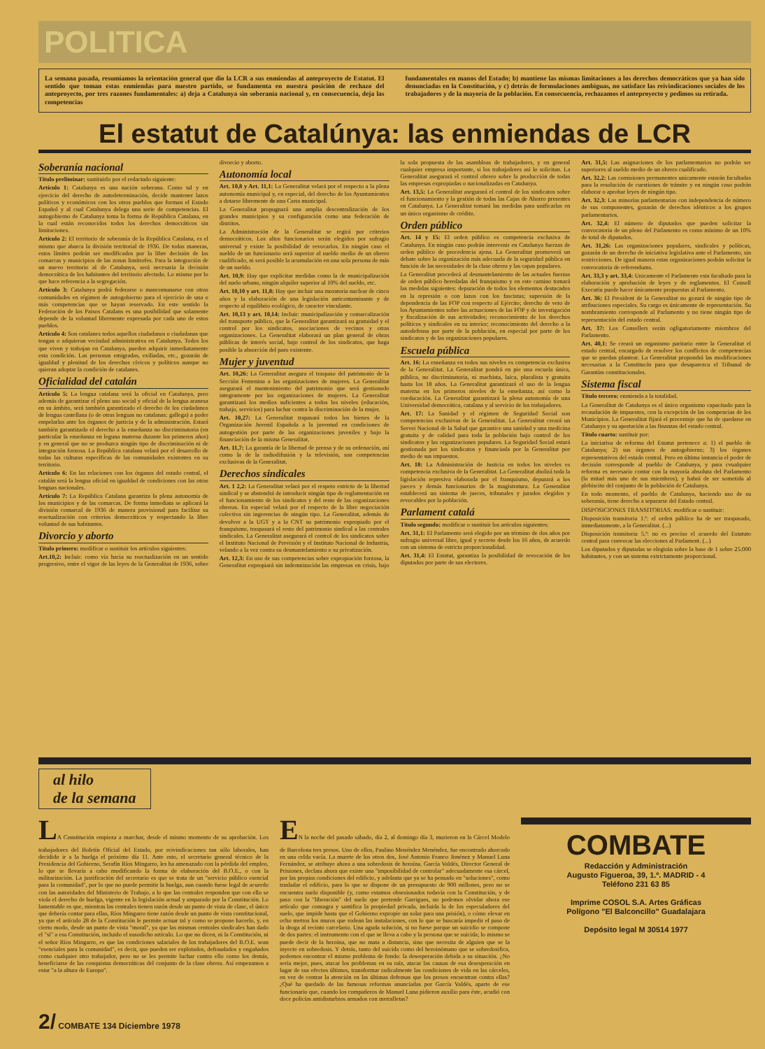POLITICA
La semana pasada, resumíamos la orientación general que dio la LCR a sus enmiendas al anteproyecto de Estatut. El sentido que toman estas enmiendas para nuestro partido, se fundamenta en nuestra posición de rechazo del anteproyecto, por tres razones fundamentales: a) deja a Catalunya sin soberanía nacional y, en consecuencia, deja las competencias
fundamentales en manos del Estado; b) mantiene las mismas limitaciones a los derechos democráticos que ya han sido denunciadas en la Constitución, y c) detrás de formulaciones ambiguas, no satisface las reivindicaciones sociales de los trabajadores y de la mayoría de la población. En consecuencia, rechazamos el anteproyecto y pedimos su retirada.
El estatut de Catalúnya: las enmiendas de LCR
Soberanía nacional
Título preliminar: sustituirlo por el redactado siguiente:
Artículo 1: Catalunya es una nación soberana. Como tal y en ejercicio del derecho de autodeterminación, decide mantener lazos políticos y económicos con los otros pueblos que forman el Estado Español y al cual Catalunya delega una serie de competencias. El autogobierno de Catalunya toma la forma de República Catalana, en la cual están reconocidos todos los derechos democráticos sin limitaciones.
Artículo 2: El territorio de soberanía de la República Catalana, es el mismo que abarca la división territorial de 1936. De todas maneras, estos límites podrán ser modificados por la libre decisión de las comarcas y municipios de las zonas limítrofes. Para la integración de un nuevo territorio al de Catalunya, será necesaria la decisión democrática de los habitantes del territorio afectado. Lo mismo por lo que hace referencia a la segregación.
Artículo 3: Catalunya podrá federarse o mancomunarse con otras comunidades en régimen de autogobierno para el ejercicio de una o más competencias que se hayan reservado. En este sentido la Federación de los Paisos Catalans es una posibilidad que solamente depende de la voluntad libremente expresada por cada uno de estos pueblos.
Artículo 4: Son catalanes todos aquellos ciudadanos o ciudadanas que tengan o adquieran vecindad administrativa en Catalunya. Todos los que viven y trabajan en Catalunya, pueden adquirir inmediatamente esta condición. Las personas emigradas, exiliadas, etc., gozarán de igualdad y plenitud de los derechos cívicos y políticos aunque no quieran adoptar la condición de catalanes.
Oficialidad del catalán
Artículo 5: La lengua catalana será la oficial en Catalunya, pero además de garantizar el pleno uso social y oficial de la lengua aranesa en su ámbito, será también garantizado el derecho de los ciudadanos de lengua castellana (o de otras lenguas no catalanas: gallega) a poder empelarlas ante los órganos de justicia y de la administración. Estará también garantizado el derecho a la enseñanza no discriminatoria (en particular la enseñanza en leguna materna durante los primeros años) y en general que no se produzca ningún tipo de discriminación ni de integración forzosa. La República catalana velará por el desarrollo de todas las culturas específicas de las comunidades existentes en su territorio.
Artículo 6: En las relaciones con los órganos del estado central, el catalán será la lengua oficial en igualdad de condiciones con las otras lenguas nacionales.
Artículo 7: La República Catalana garantiza la plena autonomía de los municipios y de las comarcas. De forma inmediata se aplicará la división comarcal de 1936 de manera provisional para facilitar su reactualización con criterios democráticos y respectando la libre voluntad de sus habitantes.
Divorcio y aborto
Título primero: modificar o sustituir los artículos siguientes:
Art.10,2: Incluir: como vía hacia su reactualización en un sentido progresivo, entre el vigor de las leyes de la Generalitat de 1936, sobre divorcio y aborto.
Autonomía local
Art. 10,8 y Art. 11,1: La Generalitat velará por el respecto a la plena autonomía municipal y, en especial, del derecho de los Ayuntamientos a dotarse libremente de una Carta municipal.
La Generalitat propugnará una amplia descentralización de los grandes municipios y su configuración como una federación de distritos.
La Administración de la Generalitat se regirá por criterios democráticos. Los altos funcionarios serán elegidos por sufragio universal y existe la posibilidad de revocarlos. En ningún caso el sueldo de un funcionario será superior al sueldo medio de un obrero cualificado, ni será posible la acumulación en una sola persona de más de un sueldo.
Art. 10,9: Hay que explicitar medidas como la de municipalización del suelo urbano, ningún alquiler superior al 10% del sueldo, etc.
Art. 10,10 y art. 11,8: Hay que incluir una moratoria nuclear de cinco años y la elaboración de una legislación anticontaminante y de respecto al equilibrio ecológico, de caracter vinculante.
Art. 10,13 y art. 10,14: Incluir: municipalización y comarcalización del transporte público, que la Generalitat garantizará su gratuidad y el control por los sindicatos, asociaciones de vecinos y otras organizaciones. La Generalitat elaborará un plan general de obras públicas de interés social, bajo control de los sindicatos, que haga posible la absorción del paro existente.
Mujer y juventud
Art. 10,26: La Generalitat asegura el traspaso del patrimonio de la Sección Femenina a las organizaciones de mujeres. La Generalitat asegurará el mantenimiento del patrimonio que será gestionado integramente por las organizaciones de mujeres. La Generalitat garantizará los medios suficientes a todos los niveles (educación, trabajo, servicios) para luchar contra la discriminación de la mujer.
Art. 10,27: La Generalitat trapasará todos los bienes de la Organización Juvenil Española a la juventud en condiciones de autogestión por parte de las organizaciones juveniles y bajo la financiación de la misma Generalitat.
Art. 11,7: La garantía de la libertad de prensa y de su ordenación, así como la de la radiodifusión y la televisión, son competencias exclusivas de la Generalitat.
Derechos sindicales
Art. 1 2,2: La Generalitat velará por el respeto estricto de la libertad sindical y se abstendrá de introducir ningún tipo de reglamentación en el funcionamiento de los sindicatos y del resto de las organizaciones obreras. En especial velará por el respecto de la libre negociación colectiva sin ingerencias de ningún tipo. La Generalitat, además de devolver a la UGT y a la CNT su patrimonio expropiado por el franquismo, traspasará el resto del patrimonio sindical a las centrales sindicales. La Generalitat asegurará el control de los sindicatos sobre el Instituto Nacional de Previsión y el Instituto Nacional de Industria, velando a la vez contra su desmantelamiento o su privatización.
Art. 12,3: En uso de sus competencias sobre expropiación forzosa, la Generalitat expropiará sin indemnización las empresas en crisis, bajo la sola propuesta de las asambleas de trabajadores, y en general cualquier empresa importante, si los trabajadores así lo solicitan. La Generalitat asegurará el control obrero sobre la producción de todas las empresas expropiadas o nacionalizadas en Catalunya.
Art. 13,5: La Generalitat asegurará el control de los sindicatos sobre el funcionamiento y la gestión de todas las Cajas de Ahorro presentes en Catalunya. La Generalitat tomará las medidas para unificarlas en un único organismo de crédito.
Orden público
Art. 14 y 15: El orden público es competencia exclusiva de Catalunya. En ningún caso podrán intervenir en Catalunya fuerzas de orden público de procedencia ajena. La Generalitat promoverá un debate sobre la organización más adecuada de la seguridad pública en función de las necesidades de la clase obrera y las capas populares.
La Generalitat procederá al desmantelamiento de las actuales fuerzas de orden público heredadas del franquismo y en este camino tomará las medidas siguientes: depuración de todos los elementos destacados en la represión o con lazos con los fascistas; supresión de la dependencia de las FOP con respecto al Ejército; derecho de veto de los Ayuntamientos sobre las actuaciones de las FOP y de investigación y fiscalización de sus actividades; reconocimiento de los derechos políticos y sindicales en su interior; reconocimiento del derecho a la autodefensa por parte de la población, en especial por parte de los sindicatos y de las organizaciones populares.
Escuela pública
Art. 16: La enseñanza en todos sus niveles es competencia exclusiva de la Generalitat. La Generalitat pondrá en pie una escuela única, pública, no discriminatoria, ni machista, laica, pluralista y gratuita hasta los 18 años. La Generalitat garantizará el uso de la lengua materna en los primeros niveles de la enseñanza, así como la coeducación. La Generalitat garantizará la plena autonomía de una Universidad democrática, catalana y al servicio de los trabajadores.
Art. 17: La Sanidad y el régimen de Seguridad Social son competencias exclusivas de la Generalitat. La Generalitat creará un Servei Nacional de la Salud que garantice una sanidad y una medicina gratuita y de calidad para toda la población bajo control de los sindicatos y las organizaciones populares. La Seguridad Social estará gestionada por los sindicatos y financiada por la Generalitat por medio de sus impuestos.
Art. 18: La Administración de Justicia en todos los niveles es competencia exclusiva de la Generalitat. La Generalitat abolirá toda la ligislación represiva elaborada por el franquismo, depurará a los jueces y demás funcionarios de la magistratura. La Generalitat establecerá un sistema de jueces, tribunales y jurados elegidos y revocables por la población.
Parlament catalá
Título segundo: modificar o sustituir los artículos siguientes:
Art. 31,1: El Parlamento será elegido por un término de dos años por sufragio universal libre, igual y secreto desde los 16 años, de acuerdo con un sistema de estricta proporcionalidad.
Art. 31,4: El Estatut, garantiza la posibilidad de revocación de los diputados por parte de sus electores.
Art. 31,5: Las asignaciones de los parlamentarios no podrán ser superiores al sueldo medio de un obrero cualificado.
Art. 32,2: Las comisiones permanentes unicamente estarán facultadas para la resolución de cuestiones de trámite y en ningún caso podrán elaborar o aprobar leyes de ningún tipo.
Art. 32,3: Las minorías parlamentarias con independencia de número de sus componentes, gozarán de derechos idénticos a los grupos parlamentarios.
Art. 32,4: El número de diputados que pueden solicitar la convocatoria de un pleno del Parlamento es como mínimo de un 10% de total de diputados.
Art. 31,26: Las organizaciones populares, sindicales y políticas, gozarán de un derecho de iniciativa legislativa ante el Parlamento, sin restricciones. De igual manera estas organizaciones podrán solicitar la convocatoria de referendums.
Art. 33,3 y art. 33,4: Unicamente el Parlamento esta facultado para la elaboración y aprobación de leyes y de reglamentos. El Consell Executiu puede hacer únicamente propuestas al Parlamento.
Art. 36: El President de la Generalitat no gozará de ningún tipo de atribuciones especiales. Su cargo es únicamente de representación. Su nombramiento corresponde al Parlamento y no tiene ningún tipo de representación del estado central.
Art. 37: Los Consellers serán ogligatoriamente miembros del Parlamento.
Art. 40,1: Se creará un organismo paritario entre la Generalitat el estado central, encargado de resolver los conflictos de competencias que se puedan plantear. La Generalitat propondrá las modificaciones necesarias a la Constitucín para que desaparezca el Tribunal de Garantías constitucionales.
Sistema fiscal
Título tercero: enmienda a la totalidad.
La Generalitat de Catalunya es el único organismo capacitado para la recaudación de impuestos, con la excepción de las compencias de los Municipios. La Generalitat fijará el procentaje que ha de quedarse en Catalunya y su aportación a las finanzas del estado central.
Título cuarto: sustituir por:
La iniciativa de reforma del Estatut pertenece a: 1) el pueblo de Catalunya; 2) sus órganos de autogobierno; 3) los órganos representativos del estado central. Pero en última instancia el poder de decisión corresponde al pueblo de Catalunya, y para cvualquier reforma es necesario contar con la mayoría absoluta del Parlamento (la mitad más uno de sus miembros), y habrá de ser sometida al plebiscito del conjunto de la población de Catalunya.
En todo momento, el pueblo de Catalunya, haciendo uso de su soberanía, tiene derecho a separarse del Estado central.
DISPOSICIONES TRANSITORIAS: modificar o sustituir:
Disposición transitoria 1.ª: el orden público ha de ser traspasado, inmediatamente, a la Generalitat. (...)
Disposición transitoria 5.ª: no es preciso el acuerdo del Estatuto central para convocar las elecciones al Parlament. (...)
Los diputados y diputadas se elegirán sobre la base de 1 sobre 25.000 habitantes, y con un sistema extrictamente proporcional.
al hilo
de la semana
LA Constitución empieza a marchar, desde el mismo momento de su aprobación. Los trabajadores del Boletín Oficial del Estado, por reivindicaciones tan sólo laborales, han decidido ir a la huelga el próximo día 11. Ante esto, el secretario general técnico de la Presidencia del Gobierno, Serafín Ríos Mingarro, les ha amenazado con la pérdida del empleo, lo que se llevaría a cabo modificando la forma de elaboración del B.O.E., o con la militarización. La justificación del secretario es que se trata de un "servicio público esencial para la comunidad", por lo que no puede permitir la huelga, aun cuando fuese legal de acuerdo con las autoridades del Ministerio de Trabajo, a lo que las centrales responden que con ello se viola el derecho de huelga, vigente en la legislación actual y amparado por la Constitución. Lo lamentable es que, mientras las centrales tienen razón desde un punto de vista de clase, el único que debería contar para ellas, Ríos Mingarro tiene razón desde un punto de vista constitucional, ya que el artículo 28 de la Constitución le permite actuar tal y como se propone hacerlo, y, en cierto modo, desde un punto de vista "moral", ya que las mismas centrales sindicales han dado el "sí" a esa Constitución, incluido el susodicho artículo. Lo que no dicen, ni la Constitución, ni el señor Ríos Mingarro, es que las condiciones salariales de los trabajadores del B.O.E. sean "esenciales para la comunidad", es decir, que pueden ser explotados, defraudados y engañados como cualquier otro trabajador, pero no se les permite luchar contra ello como los demás, beneficiarse de las conquistas democráticas del conjunto de la clase obrera. Así empezamos a estar "a la altura de Europa".
EN la noche del pasado sábado, día 2, al domingo día 3, murieron en la Cárcel Modelo de Barcelona tres presos. Uno de ellos, Paulino Menéndez Menéndez, fue encontrado ahorcado en una celda vacía. La muerte de los otros dos, José Antonio Franco Jiménez y Manuel Luna Fernández, se atribuye ahora a una sobredosis de heroína. García Valdés, Director General de Prisiones, declara ahora que existe una "imposibilidad de controlar" adecuadamente esa cárcel, por las propias condiciones del edificio, y adelanta que ya se ha pensado en "soluciones", como trasladar el edificio, para lo que se dispone de un presupuesto de 900 millones, pero no se encuentra suelo disponible (y, como estamos obsesionados todavía con la Constitución, y de paso con la "liberación" del suelo que pretende Garrigues, no podemos olvidar ahora ese artículo que consagra y santifica la propiedad privada, incluida la de los especuladores del suelo, que impide hasta que el Gobierno expropie un solar para una prisión), o cómo elevar en ocho metros los muros que rodean las instalaciones, con lo que se buscaría impedir el paso de la droga al recinto carcelario. Una aguda solución, si no fuese porque un suicidio se compone de dos partes: el instrumento con el que se lleva a cabo y la persona que se suicida; lo mismo se puede decir de la heroína, que no mata a distancia, sino que necesita de alguien que se la inyecte en sobredosis. Y detrás, tanto del suicida como del heroinómano que se sobredosifica, podemos encontrar el mismo problema de fondo: la desesperación debida a su situación. ¿No sería mejor, pues, atacar los problemas en su raíz, atacar las causas de esa desesperación en lugar de sus efectos últimos, transformar radicalmente las condiciones de vida en las cárceles, en vez de centrar la atención en las últimas defensas que los presos encuentran contra ellas? ¿Qué ha quedado de las famosas reformas anunciadas por García Valdés, aparte de ese funcionario que, cuando los compañeros de Manuel Luna pidieron auxilio para éste, acudió con doce policías antidisturbios armados con metralletas?
COMBATE
Redacción y Administración
Augusto Figueroa, 39, 1.º. MADRID - 4
Teléfono 231 63 85
Imprime COSOL S.A. Artes Gráficas
Polígono "El Balconcillo" Guadalajara
Depósito legal M 30514 1977
2/ COMBATE 134 Diciembre 1978